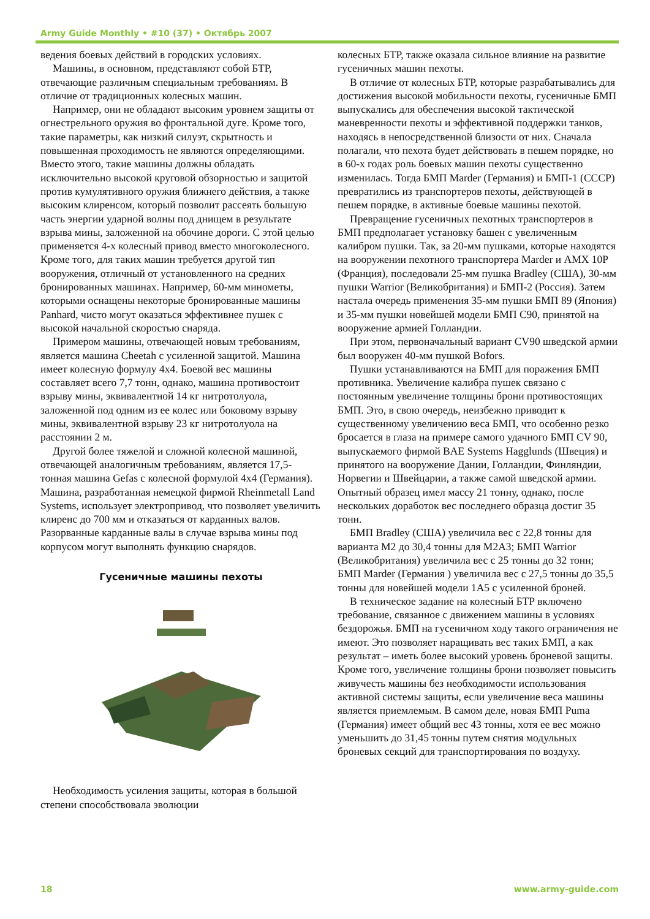Army Guide Monthly • #10 (37) • Октябрь 2007
ведения боевых действий в городских условиях.
Машины, в основном, представляют собой БТР, отвечающие различным специальным требованиям. В отличие от традиционных колесных машин.
Например, они не обладают высоким уровнем защиты от огнестрельного оружия во фронтальной дуге. Кроме того, такие параметры, как низкий силуэт, скрытность и повышенная проходимость не являются определяющими. Вместо этого, такие машины должны обладать исключительно высокой круговой обзорностью и защитой против кумулятивного оружия ближнего действия, а также высоким клиренсом, который позволит рассеять большую часть энергии ударной волны под днищем в результате взрыва мины, заложенной на обочине дороги. С этой целью применяется 4-х колесный привод вместо многоколесного. Кроме того, для таких машин требуется другой тип вооружения, отличный от установленного на средних бронированных машинах. Например, 60-мм минометы, которыми оснащены некоторые бронированные машины Panhard, чисто могут оказаться эффективнее пушек с высокой начальной скоростью снаряда.
Примером машины, отвечающей новым требованиям, является машина Cheetah с усиленной защитой. Машина имеет колесную формулу 4x4. Боевой вес машины составляет всего 7,7 тонн, однако, машина противостоит взрыву мины, эквивалентной 14 кг нитротолуола, заложенной под одним из ее колес или боковому взрыву мины, эквивалентной взрыву 23 кг нитротолуола на расстоянии 2 м.
Другой более тяжелой и сложной колесной машиной, отвечающей аналогичным требованиям, является 17,5-тонная машина Gefas с колесной формулой 4x4 (Германия). Машина, разработанная немецкой фирмой Rheinmetall Land Systems, использует электропривод, что позволяет увеличить клиренс до 700 мм и отказаться от карданных валов. Разорванные карданные валы в случае взрыва мины под корпусом могут выполнять функцию снарядов.
Гусеничные машины пехоты
Необходимость усиления защиты, которая в большой степени способствовала эволюции
колесных БТР, также оказала сильное влияние на развитие гусеничных машин пехоты.
В отличие от колесных БТР, которые разрабатывались для достижения высокой мобильности пехоты, гусеничные БМП выпускались для обеспечения высокой тактической маневренности пехоты и эффективной поддержки танков, находясь в непосредственной близости от них. Сначала полагали, что пехота будет действовать в пешем порядке, но в 60-х годах роль боевых машин пехоты существенно изменилась. Тогда БМП Marder (Германия) и БМП-1 (СССР) превратились из транспортеров пехоты, действующей в пешем порядке, в активные боевые машины пехотой.
Превращение гусеничных пехотных транспортеров в БМП предполагает установку башен с увеличенным калибром пушки. Так, за 20-мм пушками, которые находятся на вооружении пехотного транспортера Marder и AMX 10P (Франция), последовали 25-мм пушка Bradley (США), 30-мм пушки Warrior (Великобритания) и БМП-2 (Россия). Затем настала очередь применения 35-мм пушки БМП 89 (Япония) и 35-мм пушки новейшей модели БМП C90, принятой на вооружение армией Голландии.
При этом, первоначальный вариант CV90 шведской армии был вооружен 40-мм пушкой Bofors.
Пушки устанавливаются на БМП для поражения БМП противника. Увеличение калибра пушек связано с постоянным увеличение толщины брони противостоящих БМП. Это, в свою очередь, неизбежно приводит к существенному увеличению веса БМП, что особенно резко бросается в глаза на примере самого удачного БМП CV 90, выпускаемого фирмой BAE Systems Hagglunds (Швеция) и принятого на вооружение Дании, Голландии, Финляндии, Норвегии и Швейцарии, а также самой шведской армии. Опытный образец имел массу 21 тонну, однако, после нескольких доработок вес последнего образца достиг 35 тонн.
БМП Bradley (США) увеличила вес с 22,8 тонны для варианта M2 до 30,4 тонны для M2A3; БМП Warrior (Великобритания) увеличила вес с 25 тонны до 32 тонн; БМП Marder (Германия ) увеличила вес с 27,5 тонны до 35,5 тонны для новейшей модели 1A5 с усиленной броней.
В техническое задание на колесный БТР включено требование, связанное с движением машины в условиях бездорожья. БМП на гусеничном ходу такого ограничения не имеют. Это позволяет наращивать вес таких БМП, а как результат – иметь более высокий уровень броневой защиты. Кроме того, увеличение толщины брони позволяет повысить живучесть машины без необходимости использования активной системы защиты, если увеличение веса машины является приемлемым. В самом деле, новая БМП Puma (Германия) имеет общий вес 43 тонны, хотя ее вес можно уменьшить до 31,45 тонны путем снятия модульных броневых секций для транспортирования по воздуху.
18 www.army-guide.com